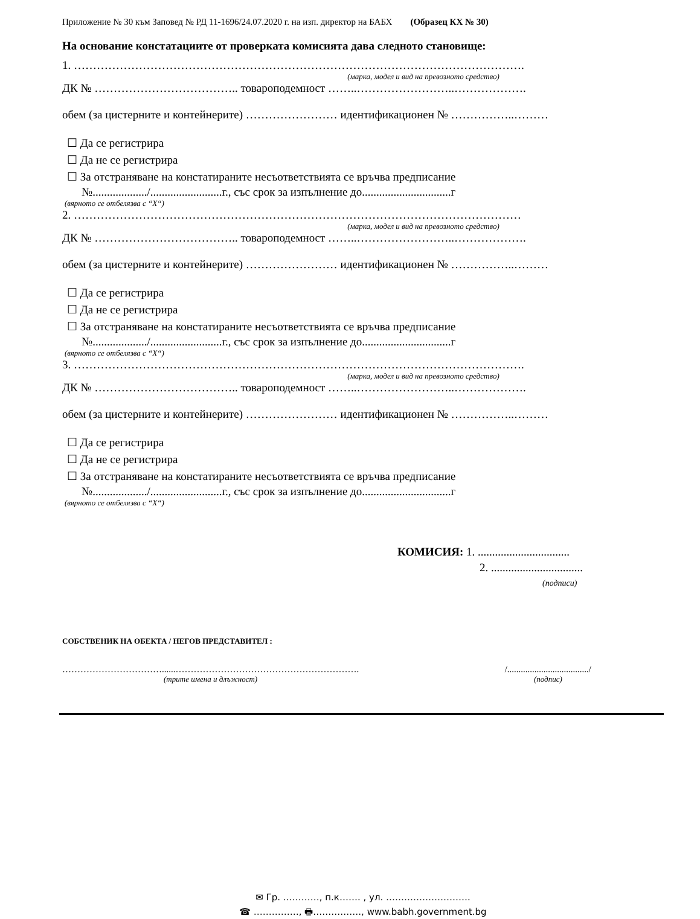Приложение № 30 към Заповед № РД 11-1696/24.07.2020 г. на изп. директор на БАБХ (Образец КХ № 30)
На основание констатациите от проверката комисията дава следното становище:
1. ……………………………………………………………………………………………………….
(марка, модел и вид на превозното средство)
ДК № ……………………………….. товароподемност ……..……………………..……………….
обем (за цистерните и контейнерите) …………………… идентификационен № ……………..………
☐ Да се регистрира
☐ Да не се регистрира
☐ За отстраняване на констатираните несъответствията се връчва предписание
№.................../.........................г., със срок за изпълнение до...............................г
(вярното се отбелязва с “X“)
2. ………………………………………………………………………………………………………
(марка, модел и вид на превозното средство)
ДК № ……………………………….. товароподемност ……..……………………..……………….
обем (за цистерните и контейнерите) …………………… идентификационен № ……………..………
☐ Да се регистрира
☐ Да не се регистрира
☐ За отстраняване на констатираните несъответствията се връчва предписание
№.................../.........................г., със срок за изпълнение до...............................г
(вярното се отбелязва с “X“)
3. ……………………………………………………………………………………………………….
(марка, модел и вид на превозното средство)
ДК № ……………………………….. товароподемност ……..……………………..……………….
обем (за цистерните и контейнерите) …………………… идентификационен № ……………..………
☐ Да се регистрира
☐ Да не се регистрира
☐ За отстраняване на констатираните несъответствията се връчва предписание
№.................../.........................г., със срок за изпълнение до...............................г
(вярното се отбелязва с “X“)
КОМИСИЯ: 1. ................................
2. ................................
(подписи)
СОБСТВЕНИК НА ОБЕКТА / НЕГОВ ПРЕДСТАВИТЕЛ :
……………………………......…………………………………………………….
(трите имена и длъжност)
/..................................../
(подпис)
✉ Гр. …………, п.к……. , ул. ……………………….
☎ ……………, 🖶……………., www.babh.government.bg